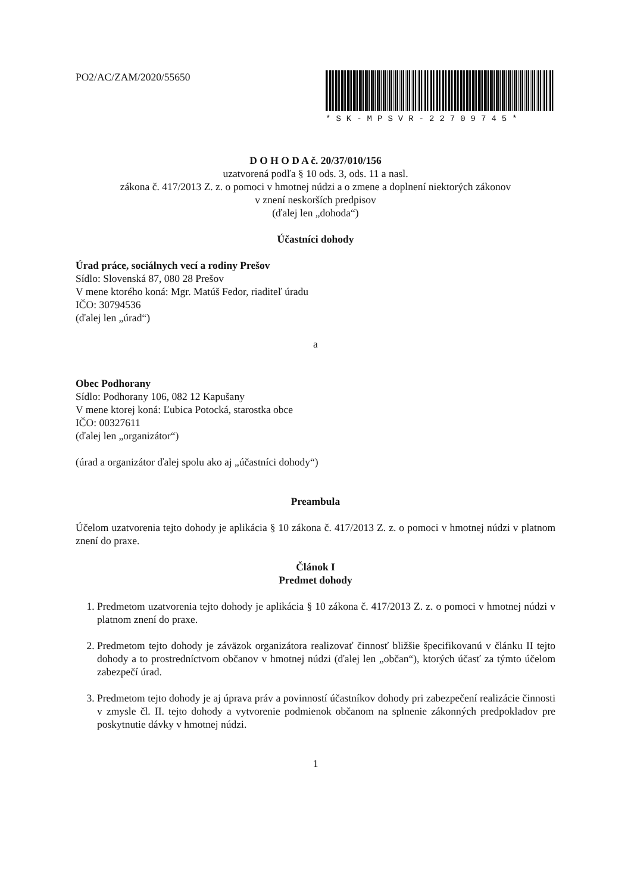PO2/AC/ZAM/2020/55650
*SK-MPSVR-22709745*
D O H O D A č. 20/37/010/156
uzatvorená podľa § 10 ods. 3, ods. 11 a nasl.
zákona č. 417/2013 Z. z. o pomoci v hmotnej núdzi a o zmene a doplnení niektorých zákonov
v znení neskorších predpisov
(ďalej len „dohoda“)
Účastníci dohody
Úrad práce, sociálnych vecí a rodiny Prešov
Sídlo: Slovenská 87, 080 28 Prešov
V mene ktorého koná: Mgr. Matúš Fedor, riaditeľ úradu
IČO: 30794536
(ďalej len „úrad“)
a
Obec Podhorany
Sídlo: Podhorany 106, 082 12 Kapušany
V mene ktorej koná: Ľubica Potocká, starostka obce
IČO: 00327611
(ďalej len „organizátor“)
(úrad a organizátor ďalej spolu ako aj „účastníci dohody“)
Preambula
Účelom uzatvorenia tejto dohody je aplikácia § 10 zákona č. 417/2013 Z. z. o pomoci v hmotnej núdzi v platnom znení do praxe.
Článok I
Predmet dohody
1. Predmetom uzatvorenia tejto dohody je aplikácia § 10 zákona č. 417/2013 Z. z. o pomoci v hmotnej núdzi v platnom znení do praxe.
2. Predmetom tejto dohody je záväzok organizátora realizovať činnosť bližšie špecifikovanú v článku II tejto dohody a to prostredníctvom občanov v hmotnej núdzi (ďalej len „občan“), ktorých účasť za týmto účelom zabezpečí úrad.
3. Predmetom tejto dohody je aj úprava práv a povinností účastníkov dohody pri zabezpečení realizácie činnosti v zmysle čl. II. tejto dohody a vytvorenie podmienok občanom na splnenie zákonných predpokladov pre poskytnutie dávky v hmotnej núdzi.
1